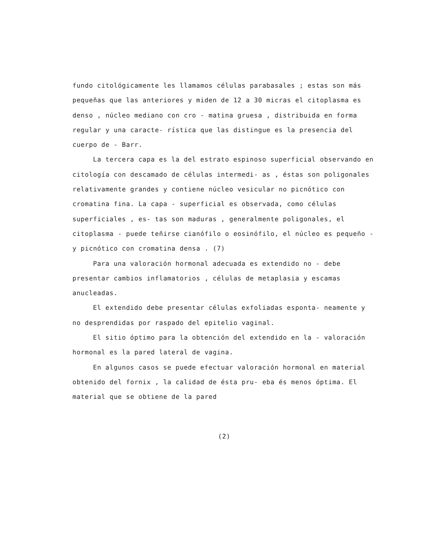fundo citológicamente les llamamos células parabasales ; estas son más pequeñas que las anteriores y miden de 12 a 30 micras el citoplasma es denso , núcleo mediano con cro - matina gruesa , distribuida en forma regular y una caracte- rística que las distingue es la presencia del cuerpo de - Barr.
La tercera capa es la del estrato espinoso superficial observando en citología con descamado de células intermedi- as , éstas son poligonales relativamente grandes y contiene núcleo vesicular no picnótico con cromatina fina. La capa - superficial es observada, como células superficiales , es- tas son maduras , generalmente poligonales, el citoplasma - puede teñirse cianófilo o eosinófilo, el núcleo es pequeño - y picnótico con cromatina densa . (7)
Para una valoración hormonal adecuada es extendido no - debe presentar cambios inflamatorios , células de metaplasia y escamas anucleadas.
El extendido debe presentar células exfoliadas esponta- neamente y no desprendidas por raspado del epitelio vaginal.
El sitio óptimo para la obtención del extendido en la - valoración hormonal es la pared lateral de vagina.
En algunos casos se puede efectuar valoración hormonal en material obtenido del fornix , la calidad de ésta pru- eba és menos óptima. El material que se obtiene de la pared
(2)